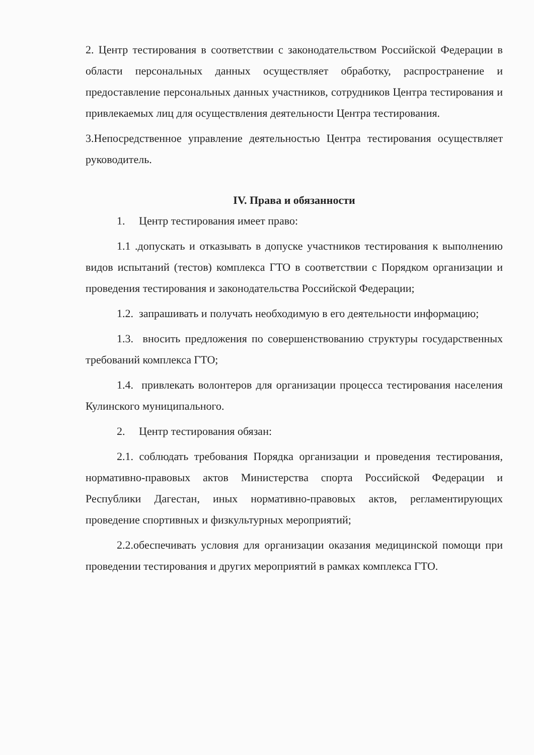2. Центр тестирования в соответствии с законодательством Российской Федерации в области персональных данных осуществляет обработку, распространение и предоставление персональных данных участников, сотрудников Центра тестирования и привлекаемых лиц для осуществления деятельности Центра тестирования.
3.Непосредственное управление деятельностью Центра тестирования осуществляет руководитель.
IV. Права и обязанности
1. Центр тестирования имеет право:
1.1 .допускать и отказывать в допуске участников тестирования к выполнению видов испытаний (тестов) комплекса ГТО в соответствии с Порядком организации и проведения тестирования и законодательства Российской Федерации;
1.2. запрашивать и получать необходимую в его деятельности информацию;
1.3. вносить предложения по совершенствованию структуры государственных требований комплекса ГТО;
1.4. привлекать волонтеров для организации процесса тестирования населения Кулинского муниципального.
2. Центр тестирования обязан:
2.1. соблюдать требования Порядка организации и проведения тестирования, нормативно-правовых актов Министерства спорта Российской Федерации и Республики Дагестан, иных нормативно-правовых актов, регламентирующих проведение спортивных и физкультурных мероприятий;
2.2.обеспечивать условия для организации оказания медицинской помощи при проведении тестирования и других мероприятий в рамках комплекса ГТО.